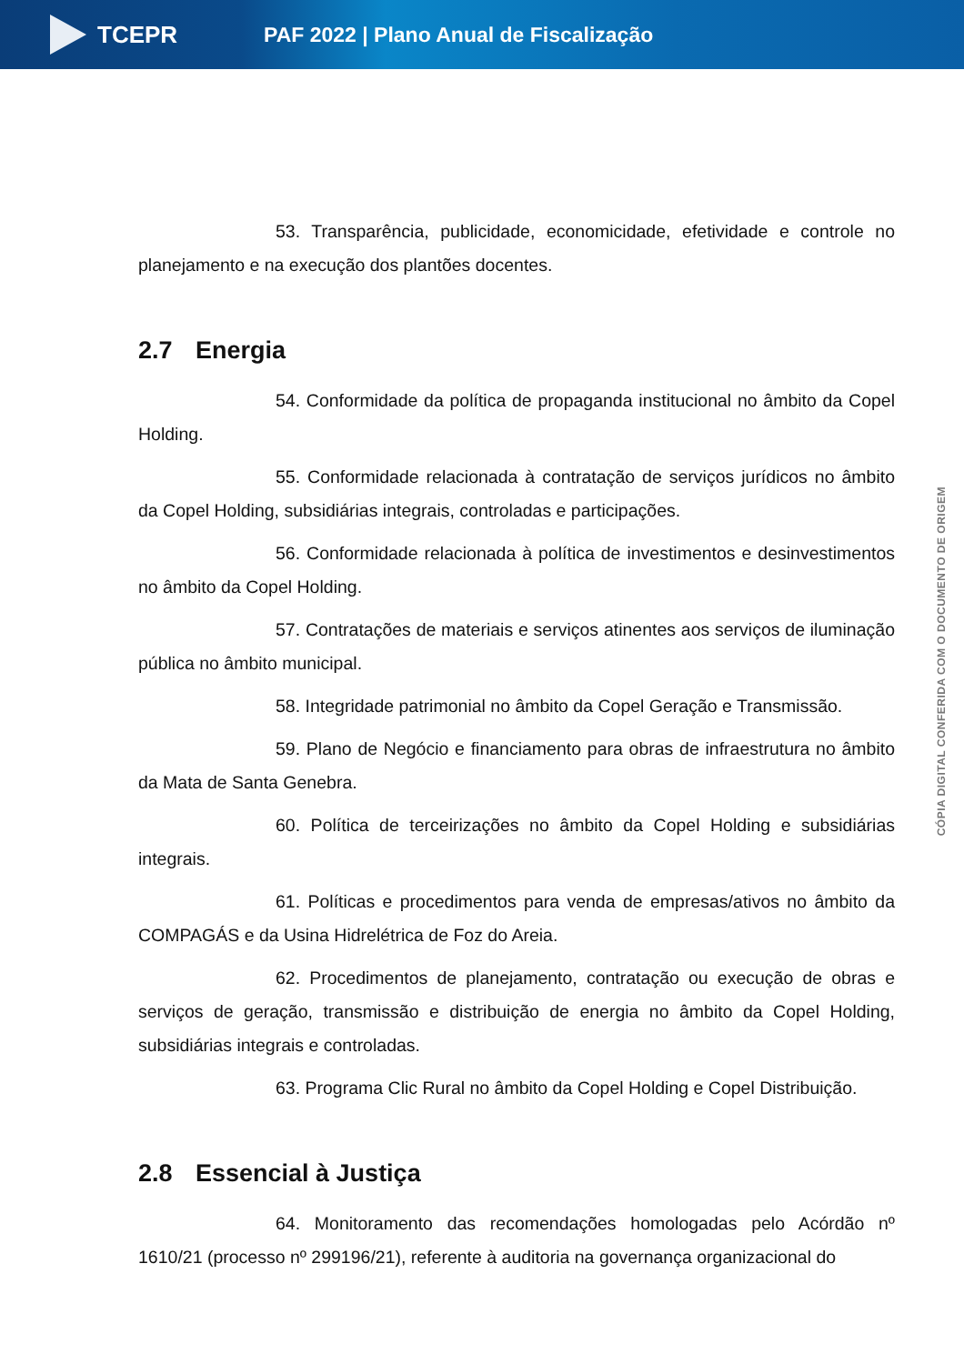TCEPR
PAF 2022 | Plano Anual de Fiscalização
53. Transparência, publicidade, economicidade, efetividade e controle no planejamento e na execução dos plantões docentes.
2.7 Energia
54. Conformidade da política de propaganda institucional no âmbito da Copel Holding.
55. Conformidade relacionada à contratação de serviços jurídicos no âmbito da Copel Holding, subsidiárias integrais, controladas e participações.
56. Conformidade relacionada à política de investimentos e desinvestimentos no âmbito da Copel Holding.
57. Contratações de materiais e serviços atinentes aos serviços de iluminação pública no âmbito municipal.
58. Integridade patrimonial no âmbito da Copel Geração e Transmissão.
59. Plano de Negócio e financiamento para obras de infraestrutura no âmbito da Mata de Santa Genebra.
60. Política de terceirizações no âmbito da Copel Holding e subsidiárias integrais.
61. Políticas e procedimentos para venda de empresas/ativos no âmbito da COMPAGÁS e da Usina Hidrelétrica de Foz do Areia.
62. Procedimentos de planejamento, contratação ou execução de obras e serviços de geração, transmissão e distribuição de energia no âmbito da Copel Holding, subsidiárias integrais e controladas.
63. Programa Clic Rural no âmbito da Copel Holding e Copel Distribuição.
2.8 Essencial à Justiça
64. Monitoramento das recomendações homologadas pelo Acórdão nº 1610/21 (processo nº 299196/21), referente à auditoria na governança organizacional do
CÓPIA DIGITAL CONFERIDA COM O DOCUMENTO DE ORIGEM